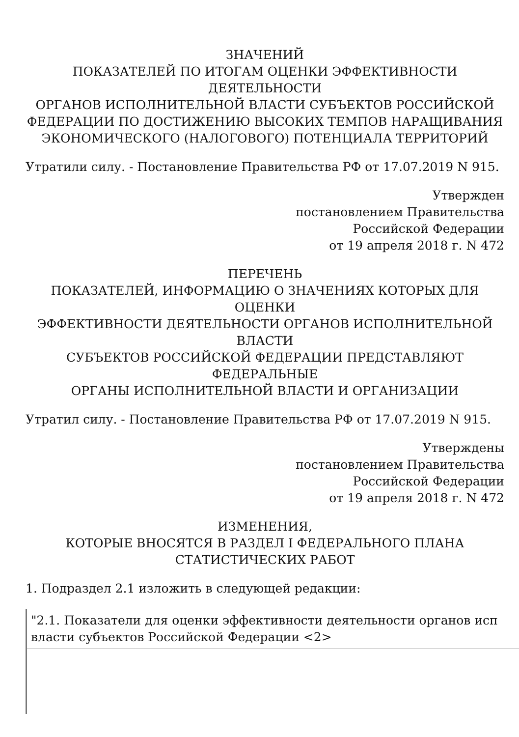ЗНАЧЕНИЙ
ПОКАЗАТЕЛЕЙ ПО ИТОГАМ ОЦЕНКИ ЭФФЕКТИВНОСТИ
ДЕЯТЕЛЬНОСТИ
ОРГАНОВ ИСПОЛНИТЕЛЬНОЙ ВЛАСТИ СУБЪЕКТОВ РОССИЙСКОЙ
ФЕДЕРАЦИИ ПО ДОСТИЖЕНИЮ ВЫСОКИХ ТЕМПОВ НАРАЩИВАНИЯ
ЭКОНОМИЧЕСКОГО (НАЛОГОВОГО) ПОТЕНЦИАЛА ТЕРРИТОРИЙ
Утратили силу. - Постановление Правительства РФ от 17.07.2019 N 915.
Утвержден
постановлением Правительства
Российской Федерации
от 19 апреля 2018 г. N 472
ПЕРЕЧЕНЬ
ПОКАЗАТЕЛЕЙ, ИНФОРМАЦИЮ О ЗНАЧЕНИЯХ КОТОРЫХ ДЛЯ
ОЦЕНКИ
ЭФФЕКТИВНОСТИ ДЕЯТЕЛЬНОСТИ ОРГАНОВ ИСПОЛНИТЕЛЬНОЙ
ВЛАСТИ
СУБЪЕКТОВ РОССИЙСКОЙ ФЕДЕРАЦИИ ПРЕДСТАВЛЯЮТ
ФЕДЕРАЛЬНЫЕ
ОРГАНЫ ИСПОЛНИТЕЛЬНОЙ ВЛАСТИ И ОРГАНИЗАЦИИ
Утратил силу. - Постановление Правительства РФ от 17.07.2019 N 915.
Утверждены
постановлением Правительства
Российской Федерации
от 19 апреля 2018 г. N 472
ИЗМЕНЕНИЯ,
КОТОРЫЕ ВНОСЯТСЯ В РАЗДЕЛ I ФЕДЕРАЛЬНОГО ПЛАНА
СТАТИСТИЧЕСКИХ РАБОТ
1. Подраздел 2.1 изложить в следующей редакции:
| "2.1. Показатели для оценки эффективности деятельности органов исп власти субъектов Российской Федерации <2> |